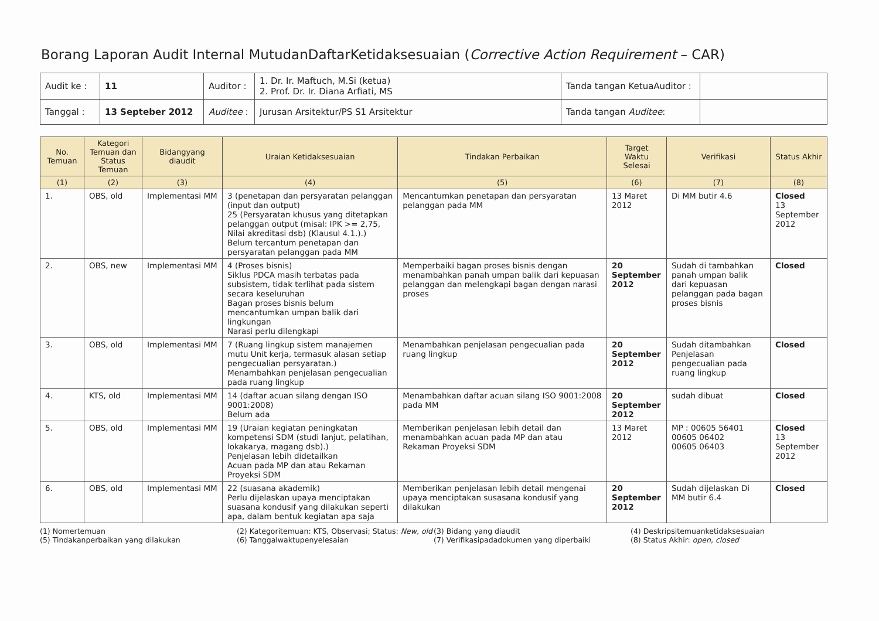Borang Laporan Audit Internal MutudanDaftarKetidaksesuaian (Corrective Action Requirement – CAR)
| Audit ke : | 11 | Auditor : | 1. Dr. Ir. Maftuch, M.Si (ketua) 2. Prof. Dr. Ir. Diana Arfiati, MS | Tanda tangan KetuaAuditor : | |
| Tanggal : | 13 Septeber 2012 | Auditee : | Jurusan Arsitektur/PS S1 Arsitektur | Tanda tangan Auditee : | |
| No. Temuan | Kategori Temuan dan Status Temuan | Bidangyang diaudit | Uraian Ketidaksesuaian | Tindakan Perbaikan | Target Waktu Selesai | Verifikasi | Status Akhir |
| --- | --- | --- | --- | --- | --- | --- | --- |
| (1) | (2) | (3) | (4) | (5) | (6) | (7) | (8) |
| 1. | OBS, old | Implementasi MM | 3 (penetapan dan persyaratan pelanggan (input dan output) 25 (Persyaratan khusus yang ditetapkan pelanggan output (misal: IPK >= 2,75, Nilai akreditasi dsb) (Klausul 4.1.).) Belum tercantum penetapan dan persyaratan pelanggan pada MM | Mencantumkan penetapan dan persyaratan pelanggan pada MM | 13 Maret 2012 | Di MM butir 4.6 | Closed 13 September 2012 |
| 2. | OBS, new | Implementasi MM | 4 (Proses bisnis) Siklus PDCA masih terbatas pada subsistem, tidak terlihat pada sistem secara keseluruhan Bagan proses bisnis belum mencantumkan umpan balik dari lingkungan Narasi perlu dilengkapi | Memperbaiki bagan proses bisnis dengan menambahkan panah umpan balik dari kepuasan pelanggan dan melengkapi bagan dengan narasi proses | 20 September 2012 | Sudah di tambahkan panah umpan balik dari kepuasan pelanggan pada bagan proses bisnis | Closed |
| 3. | OBS, old | Implementasi MM | 7 (Ruang lingkup sistem manajemen mutu Unit kerja, termasuk alasan setiap pengecualian persyaratan.) Menambahkan penjelasan pengecualian pada ruang lingkup | Menambahkan penjelasan pengecualian pada ruang lingkup | 20 September 2012 | Sudah ditambahkan Penjelasan pengecualian pada ruang lingkup | Closed |
| 4. | KTS, old | Implementasi MM | 14 (daftar acuan silang dengan ISO 9001:2008) Belum ada | Menambahkan daftar acuan silang ISO 9001:2008 pada MM | 20 September 2012 | sudah dibuat | Closed |
| 5. | OBS, old | Implementasi MM | 19 (Uraian kegiatan peningkatan kompetensi SDM (studi lanjut, pelatihan, lokakarya, magang dsb).) Penjelasan lebih didetailkan Acuan pada MP dan atau Rekaman Proyeksi SDM | Memberikan penjelasan lebih detail dan menambahkan acuan pada MP dan atau Rekaman Proyeksi SDM | 13 Maret 2012 | MP : 00605 56401 00605 06402 00605 06403 | Closed 13 September 2012 |
| 6. | OBS, old | Implementasi MM | 22 (suasana akademik) Perlu dijelaskan upaya menciptakan suasana kondusif yang dilakukan seperti apa, dalam bentuk kegiatan apa saja | Memberikan penjelasan lebih detail mengenai upaya menciptakan susasana kondusif yang dilakukan | 20 September 2012 | Sudah dijelaskan Di MM butir 6.4 | Closed |
(1) Nomertemuan
(5) Tindakanperbaikan yang dilakukan
(2) Kategoritemuan: KTS, Observasi; Status: New, old
(6) Tanggalwaktupenyelesaian
(3) Bidang yang diaudit
(7) Verifikasipadadokumen yang diperbaiki
(4) Deskripsitemuanketidaksesuaian
(8) Status Akhir: open, closed